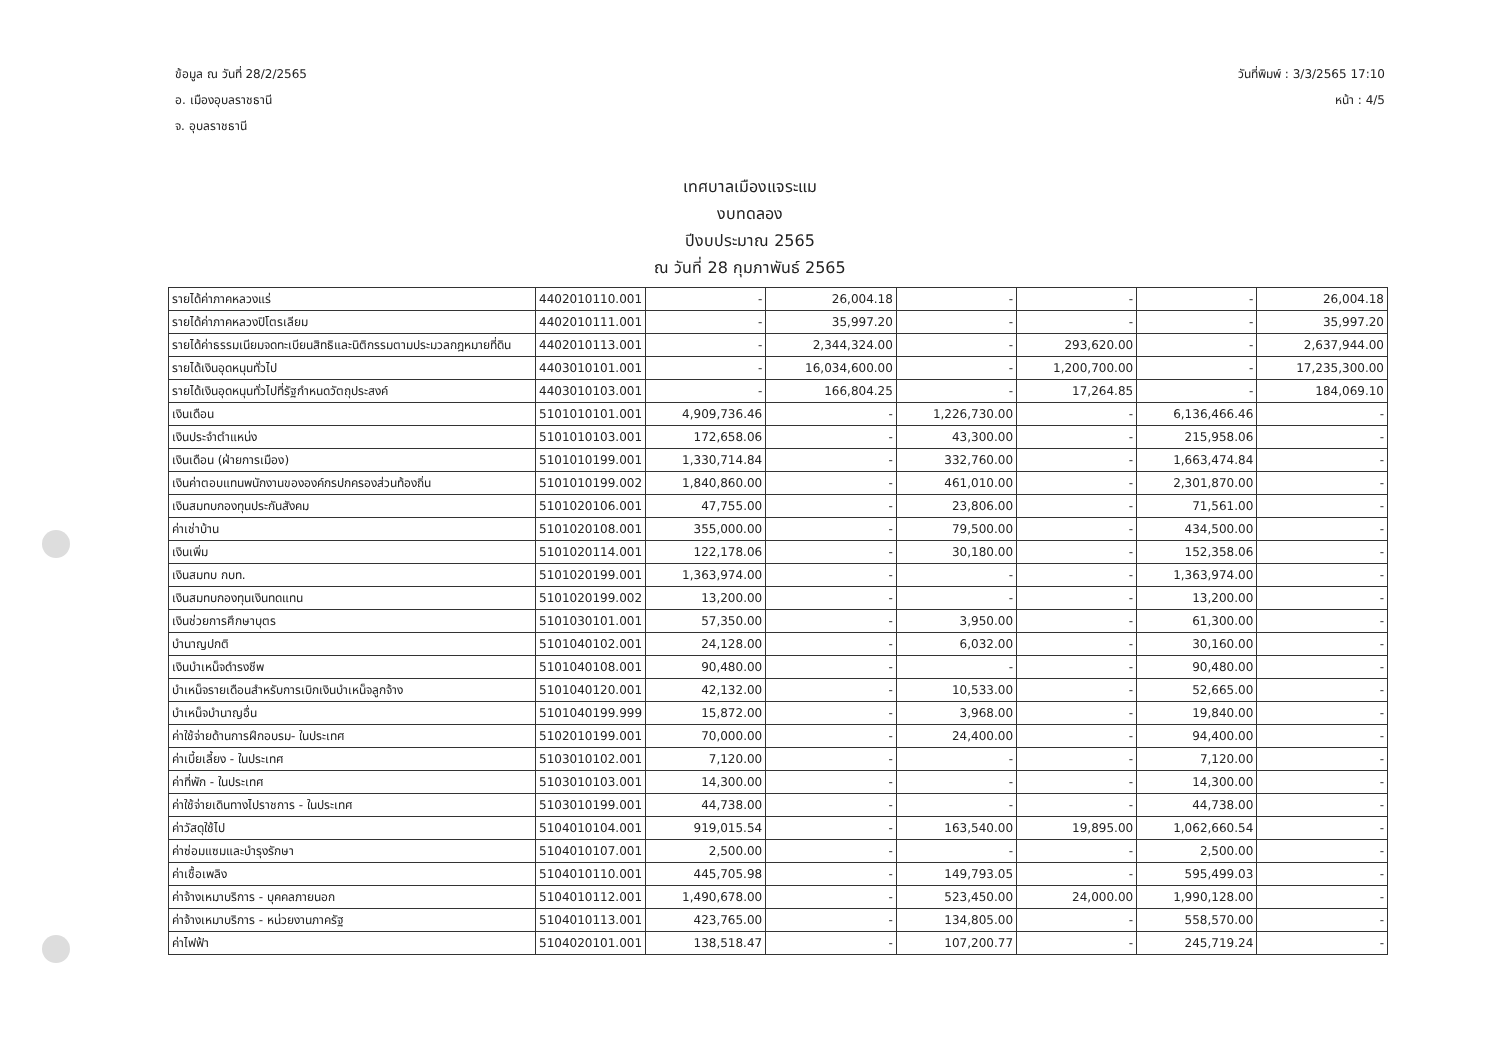ข้อมูล ณ วันที่ 28/2/2565
อ. เมืองอุบลราชธานี
จ. อุบลราชธานี
วันที่พิมพ์ : 3/3/2565 17:10
หน้า : 4/5
เทศบาลเมืองแจระแม
งบทดลอง
ปีงบประมาณ 2565
ณ วันที่ 28 กุมภาพันธ์ 2565
| รายได้ค่าภาคหลวงแร่ | 4402010110.001 | - | 26,004.18 | - | - | - | 26,004.18 |
| รายได้ค่าภาคหลวงปิโตรเลียม | 4402010111.001 | - | 35,997.20 | - | - | - | 35,997.20 |
| รายได้ค่าธรรมเนียมจดทะเบียนสิทธิและนิติกรรมตามประมวลกฎหมายที่ดิน | 4402010113.001 | - | 2,344,324.00 | - | 293,620.00 | - | 2,637,944.00 |
| รายได้เงินอุดหนุนทั่วไป | 4403010101.001 | - | 16,034,600.00 | - | 1,200,700.00 | - | 17,235,300.00 |
| รายได้เงินอุดหนุนทั่วไปที่รัฐกำหนดวัตถุประสงค์ | 4403010103.001 | - | 166,804.25 | - | 17,264.85 | - | 184,069.10 |
| เงินเดือน | 5101010101.001 | 4,909,736.46 | - | 1,226,730.00 | - | 6,136,466.46 | - |
| เงินประจำตำแหน่ง | 5101010103.001 | 172,658.06 | - | 43,300.00 | - | 215,958.06 | - |
| เงินเดือน (ฝ่ายการเมือง) | 5101010199.001 | 1,330,714.84 | - | 332,760.00 | - | 1,663,474.84 | - |
| เงินค่าตอบแทนพนักงานขององค์กรปกครองส่วนท้องถิ่น | 5101010199.002 | 1,840,860.00 | - | 461,010.00 | - | 2,301,870.00 | - |
| เงินสมทบกองทุนประกันสังคม | 5101020106.001 | 47,755.00 | - | 23,806.00 | - | 71,561.00 | - |
| ค่าเช่าบ้าน | 5101020108.001 | 355,000.00 | - | 79,500.00 | - | 434,500.00 | - |
| เงินเพิ่ม | 5101020114.001 | 122,178.06 | - | 30,180.00 | - | 152,358.06 | - |
| เงินสมทบ กบท. | 5101020199.001 | 1,363,974.00 | - | - | - | 1,363,974.00 | - |
| เงินสมทบกองทุนเงินทดแทน | 5101020199.002 | 13,200.00 | - | - | - | 13,200.00 | - |
| เงินช่วยการศึกษาบุตร | 5101030101.001 | 57,350.00 | - | 3,950.00 | - | 61,300.00 | - |
| บำนาญปกติ | 5101040102.001 | 24,128.00 | - | 6,032.00 | - | 30,160.00 | - |
| เงินบำเหน็จดำรงชีพ | 5101040108.001 | 90,480.00 | - | - | - | 90,480.00 | - |
| บำเหน็จรายเดือนสำหรับการเบิกเงินบำเหน็จลูกจ้าง | 5101040120.001 | 42,132.00 | - | 10,533.00 | - | 52,665.00 | - |
| บำเหน็จบำนาญอื่น | 5101040199.999 | 15,872.00 | - | 3,968.00 | - | 19,840.00 | - |
| ค่าใช้จ่ายด้านการฝึกอบรม- ในประเทศ | 5102010199.001 | 70,000.00 | - | 24,400.00 | - | 94,400.00 | - |
| ค่าเบี้ยเลี้ยง - ในประเทศ | 5103010102.001 | 7,120.00 | - | - | - | 7,120.00 | - |
| ค่าที่พัก - ในประเทศ | 5103010103.001 | 14,300.00 | - | - | - | 14,300.00 | - |
| ค่าใช้จ่ายเดินทางไปราชการ - ในประเทศ | 5103010199.001 | 44,738.00 | - | - | - | 44,738.00 | - |
| ค่าวัสดุใช้ไป | 5104010104.001 | 919,015.54 | - | 163,540.00 | 19,895.00 | 1,062,660.54 | - |
| ค่าซ่อมแซมและบำรุงรักษา | 5104010107.001 | 2,500.00 | - | - | - | 2,500.00 | - |
| ค่าเชื้อเพลิง | 5104010110.001 | 445,705.98 | - | 149,793.05 | - | 595,499.03 | - |
| ค่าจ้างเหมาบริการ - บุคคลภายนอก | 5104010112.001 | 1,490,678.00 | - | 523,450.00 | 24,000.00 | 1,990,128.00 | - |
| ค่าจ้างเหมาบริการ - หน่วยงานภาครัฐ | 5104010113.001 | 423,765.00 | - | 134,805.00 | - | 558,570.00 | - |
| ค่าไฟฟ้า | 5104020101.001 | 138,518.47 | - | 107,200.77 | - | 245,719.24 | - |